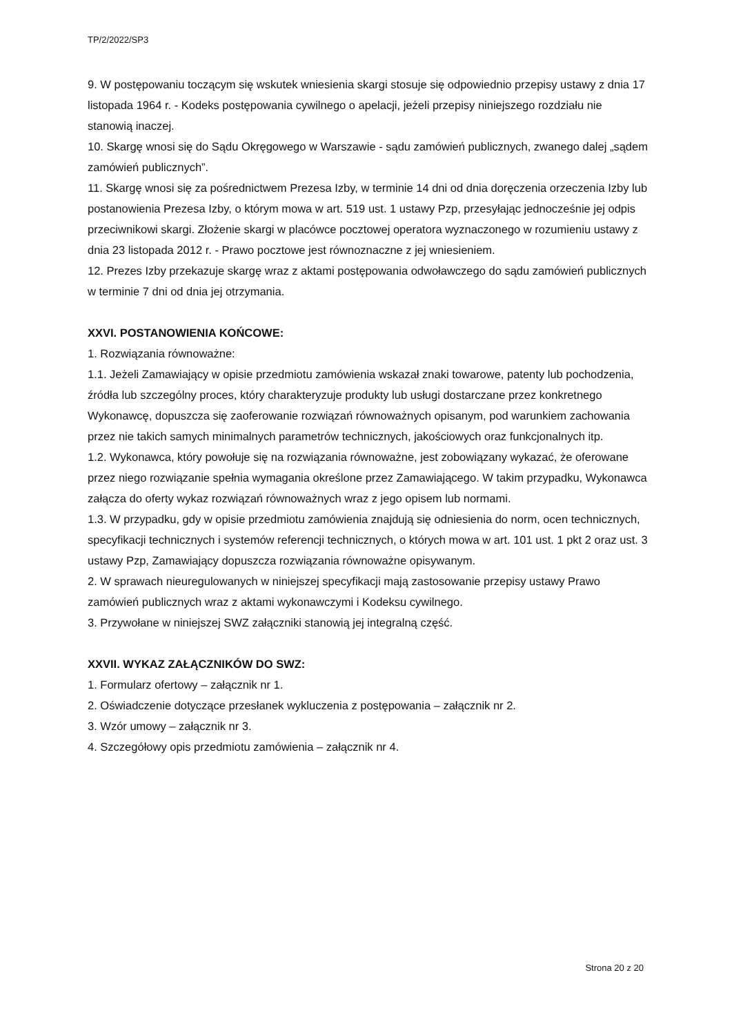TP/2/2022/SP3
9. W postępowaniu toczącym się wskutek wniesienia skargi stosuje się odpowiednio przepisy ustawy z dnia 17 listopada 1964 r. - Kodeks postępowania cywilnego o apelacji, jeżeli przepisy niniejszego rozdziału nie stanowią inaczej.
10. Skargę wnosi się do Sądu Okręgowego w Warszawie - sądu zamówień publicznych, zwanego dalej „sądem zamówień publicznych”.
11. Skargę wnosi się za pośrednictwem Prezesa Izby, w terminie 14 dni od dnia doręczenia orzeczenia Izby lub postanowienia Prezesa Izby, o którym mowa w art. 519 ust. 1 ustawy Pzp, przesyłając jednocześnie jej odpis przeciwnikowi skargi. Złożenie skargi w placówce pocztowej operatora wyznaczonego w rozumieniu ustawy z dnia 23 listopada 2012 r. - Prawo pocztowe jest równoznaczne z jej wniesieniem.
12. Prezes Izby przekazuje skargę wraz z aktami postępowania odwoławczego do sądu zamówień publicznych w terminie 7 dni od dnia jej otrzymania.
XXVI. POSTANOWIENIA KOŃCOWE:
1. Rozwiązania równoważne:
1.1. Jeżeli Zamawiający w opisie przedmiotu zamówienia wskazał znaki towarowe, patenty lub pochodzenia, źródła lub szczególny proces, który charakteryzuje produkty lub usługi dostarczane przez konkretnego Wykonawcę, dopuszcza się zaoferowanie rozwiązań równoważnych opisanym, pod warunkiem zachowania przez nie takich samych minimalnych parametrów technicznych, jakościowych oraz funkcjonalnych itp.
1.2. Wykonawca, który powołuje się na rozwiązania równoważne, jest zobowiązany wykazać, że oferowane przez niego rozwiązanie spełnia wymagania określone przez Zamawiającego. W takim przypadku, Wykonawca załącza do oferty wykaz rozwiązań równoważnych wraz z jego opisem lub normami.
1.3. W przypadku, gdy w opisie przedmiotu zamówienia znajdują się odniesienia do norm, ocen technicznych, specyfikacji technicznych i systemów referencji technicznych, o których mowa w art. 101 ust. 1 pkt 2 oraz ust. 3 ustawy Pzp, Zamawiający dopuszcza rozwiązania równoważne opisywanym.
2. W sprawach nieuregulowanych w niniejszej specyfikacji mają zastosowanie przepisy ustawy Prawo zamówień publicznych wraz z aktami wykonawczymi i Kodeksu cywilnego.
3. Przywołane w niniejszej SWZ załączniki stanowią jej integralną część.
XXVII. WYKAZ ZAŁĄCZNIKÓW DO SWZ:
1. Formularz ofertowy – załącznik nr 1.
2. Oświadczenie dotyczące przesłanek wykluczenia z postępowania – załącznik nr 2.
3. Wzór umowy – załącznik nr 3.
4. Szczegółowy opis przedmiotu zamówienia – załącznik nr 4.
Strona 20 z 20